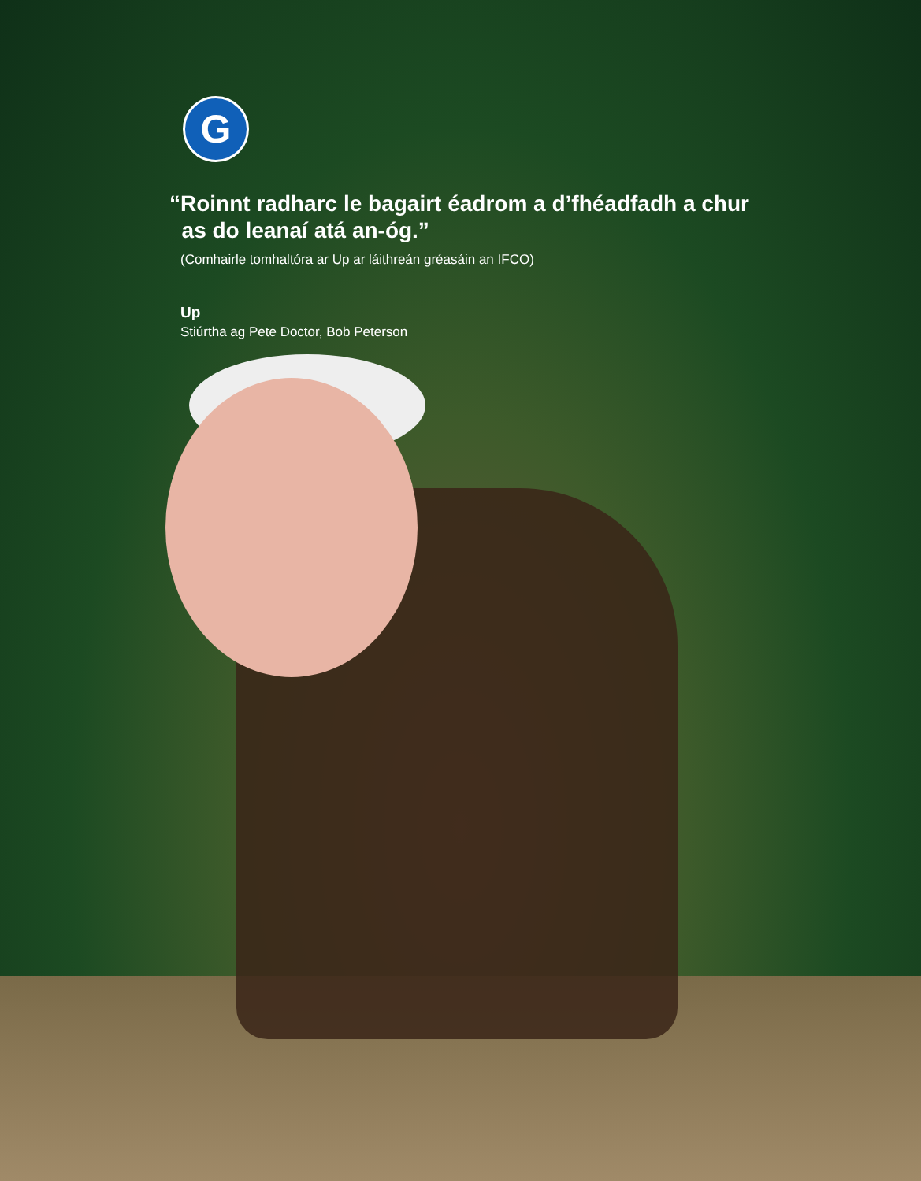G
“Roinnt radharc le bagairt éadrom a d’fhéadfadh a chur
as do leanaí atá an-óg.”
(Comhairle tomhaltóra ar Up ar láithreán gréasáin an IFCO)
Up
Stiúrtha ag Pete Doctor, Bob Peterson